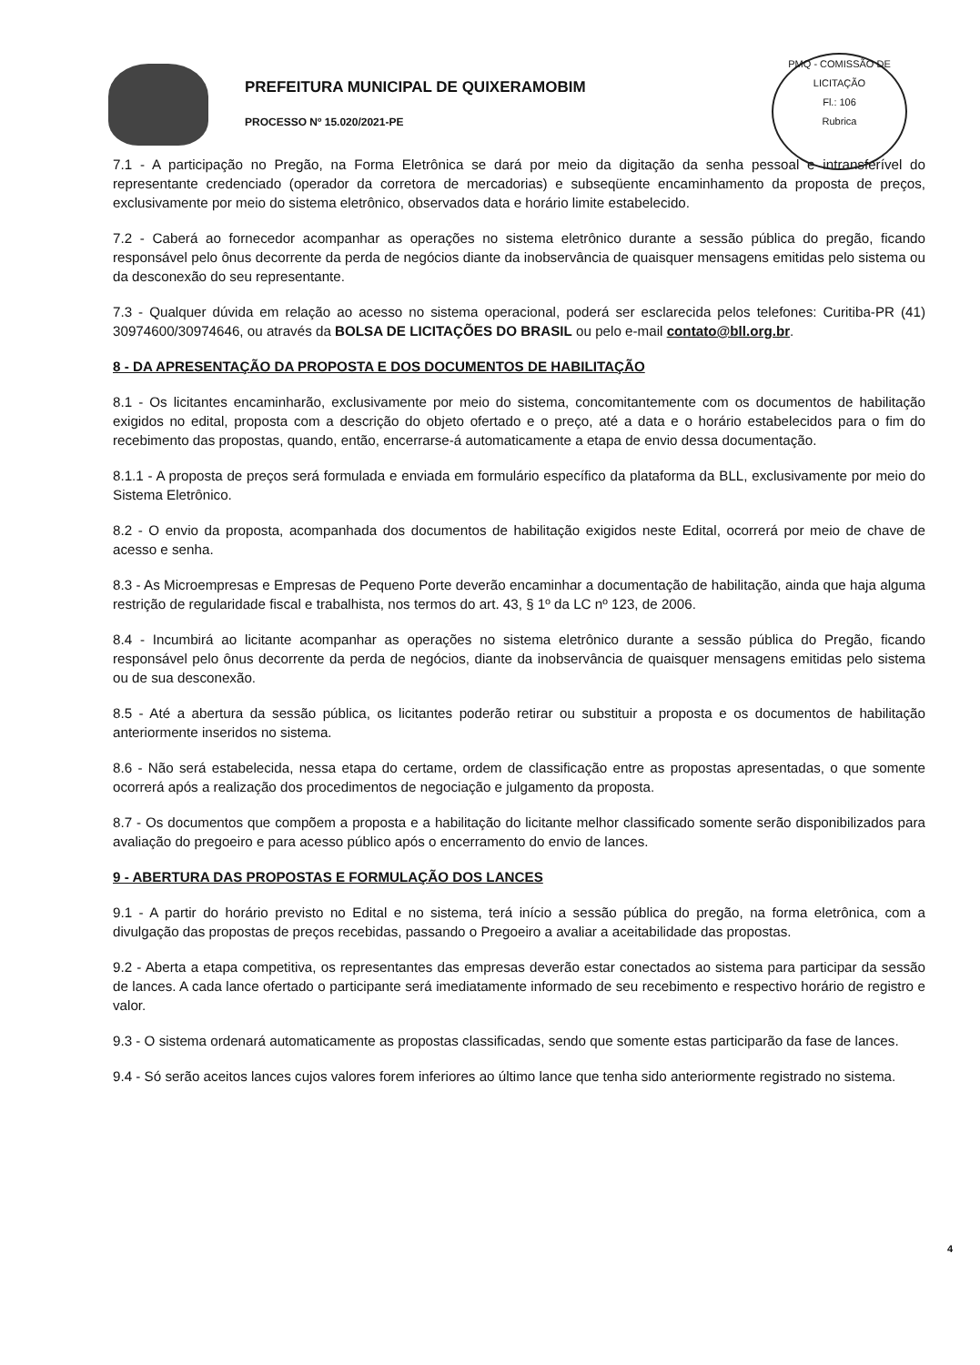PREFEITURA MUNICIPAL DE QUIXERAMOBIM
PROCESSO Nº 15.020/2021-PE
PMQ - COMISSÃO DE LICITAÇÃO
Fl.: 106
Rubrica
7.1 - A participação no Pregão, na Forma Eletrônica se dará por meio da digitação da senha pessoal e intransferível do representante credenciado (operador da corretora de mercadorias) e subseqüente encaminhamento da proposta de preços, exclusivamente por meio do sistema eletrônico, observados data e horário limite estabelecido.
7.2 - Caberá ao fornecedor acompanhar as operações no sistema eletrônico durante a sessão pública do pregão, ficando responsável pelo ônus decorrente da perda de negócios diante da inobservância de quaisquer mensagens emitidas pelo sistema ou da desconexão do seu representante.
7.3 - Qualquer dúvida em relação ao acesso no sistema operacional, poderá ser esclarecida pelos telefones: Curitiba-PR (41) 30974600/30974646, ou através da BOLSA DE LICITAÇÕES DO BRASIL ou pelo e-mail contato@bll.org.br.
8 - DA APRESENTAÇÃO DA PROPOSTA E DOS DOCUMENTOS DE HABILITAÇÃO
8.1 - Os licitantes encaminharão, exclusivamente por meio do sistema, concomitantemente com os documentos de habilitação exigidos no edital, proposta com a descrição do objeto ofertado e o preço, até a data e o horário estabelecidos para o fim do recebimento das propostas, quando, então, encerrarse-á automaticamente a etapa de envio dessa documentação.
8.1.1 - A proposta de preços será formulada e enviada em formulário específico da plataforma da BLL, exclusivamente por meio do Sistema Eletrônico.
8.2 - O envio da proposta, acompanhada dos documentos de habilitação exigidos neste Edital, ocorrerá por meio de chave de acesso e senha.
8.3 - As Microempresas e Empresas de Pequeno Porte deverão encaminhar a documentação de habilitação, ainda que haja alguma restrição de regularidade fiscal e trabalhista, nos termos do art. 43, § 1º da LC nº 123, de 2006.
8.4 - Incumbirá ao licitante acompanhar as operações no sistema eletrônico durante a sessão pública do Pregão, ficando responsável pelo ônus decorrente da perda de negócios, diante da inobservância de quaisquer mensagens emitidas pelo sistema ou de sua desconexão.
8.5 - Até a abertura da sessão pública, os licitantes poderão retirar ou substituir a proposta e os documentos de habilitação anteriormente inseridos no sistema.
8.6 - Não será estabelecida, nessa etapa do certame, ordem de classificação entre as propostas apresentadas, o que somente ocorrerá após a realização dos procedimentos de negociação e julgamento da proposta.
8.7 - Os documentos que compõem a proposta e a habilitação do licitante melhor classificado somente serão disponibilizados para avaliação do pregoeiro e para acesso público após o encerramento do envio de lances.
9 - ABERTURA DAS PROPOSTAS E FORMULAÇÃO DOS LANCES
9.1 - A partir do horário previsto no Edital e no sistema, terá início a sessão pública do pregão, na forma eletrônica, com a divulgação das propostas de preços recebidas, passando o Pregoeiro a avaliar a aceitabilidade das propostas.
9.2 - Aberta a etapa competitiva, os representantes das empresas deverão estar conectados ao sistema para participar da sessão de lances. A cada lance ofertado o participante será imediatamente informado de seu recebimento e respectivo horário de registro e valor.
9.3 - O sistema ordenará automaticamente as propostas classificadas, sendo que somente estas participarão da fase de lances.
9.4 - Só serão aceitos lances cujos valores forem inferiores ao último lance que tenha sido anteriormente registrado no sistema.
4